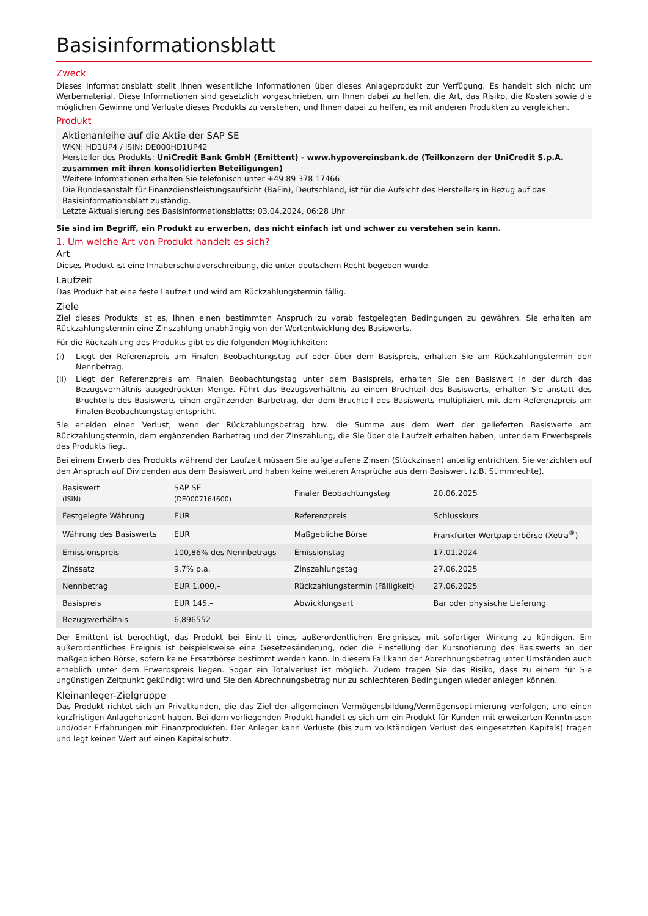Basisinformationsblatt
Zweck
Dieses Informationsblatt stellt Ihnen wesentliche Informationen über dieses Anlageprodukt zur Verfügung. Es handelt sich nicht um Werbematerial. Diese Informationen sind gesetzlich vorgeschrieben, um Ihnen dabei zu helfen, die Art, das Risiko, die Kosten sowie die möglichen Gewinne und Verluste dieses Produkts zu verstehen, und Ihnen dabei zu helfen, es mit anderen Produkten zu vergleichen.
Produkt
Aktienanleihe auf die Aktie der SAP SE
WKN: HD1UP4 / ISIN: DE000HD1UP42
Hersteller des Produkts: UniCredit Bank GmbH (Emittent) - www.hypovereinsbank.de (Teilkonzern der UniCredit S.p.A. zusammen mit ihren konsolidierten Beteiligungen)
Weitere Informationen erhalten Sie telefonisch unter +49 89 378 17466
Die Bundesanstalt für Finanzdienstleistungsaufsicht (BaFin), Deutschland, ist für die Aufsicht des Herstellers in Bezug auf das Basisinformationsblatt zuständig.
Letzte Aktualisierung des Basisinformationsblatts: 03.04.2024, 06:28 Uhr
Sie sind im Begriff, ein Produkt zu erwerben, das nicht einfach ist und schwer zu verstehen sein kann.
1. Um welche Art von Produkt handelt es sich?
Art
Dieses Produkt ist eine Inhaberschuldverschreibung, die unter deutschem Recht begeben wurde.
Laufzeit
Das Produkt hat eine feste Laufzeit und wird am Rückzahlungstermin fällig.
Ziele
Ziel dieses Produkts ist es, Ihnen einen bestimmten Anspruch zu vorab festgelegten Bedingungen zu gewähren. Sie erhalten am Rückzahlungstermin eine Zinszahlung unabhängig von der Wertentwicklung des Basiswerts.
Für die Rückzahlung des Produkts gibt es die folgenden Möglichkeiten:
(i) Liegt der Referenzpreis am Finalen Beobachtungstag auf oder über dem Basispreis, erhalten Sie am Rückzahlungstermin den Nennbetrag.
(ii) Liegt der Referenzpreis am Finalen Beobachtungstag unter dem Basispreis, erhalten Sie den Basiswert in der durch das Bezugsverhältnis ausgedrückten Menge. Führt das Bezugsverhältnis zu einem Bruchteil des Basiswerts, erhalten Sie anstatt des Bruchteils des Basiswerts einen ergänzenden Barbetrag, der dem Bruchteil des Basiswerts multipliziert mit dem Referenzpreis am Finalen Beobachtungstag entspricht.
Sie erleiden einen Verlust, wenn der Rückzahlungsbetrag bzw. die Summe aus dem Wert der gelieferten Basiswerte am Rückzahlungstermin, dem ergänzenden Barbetrag und der Zinszahlung, die Sie über die Laufzeit erhalten haben, unter dem Erwerbspreis des Produkts liegt.
Bei einem Erwerb des Produkts während der Laufzeit müssen Sie aufgelaufene Zinsen (Stückzinsen) anteilig entrichten. Sie verzichten auf den Anspruch auf Dividenden aus dem Basiswert und haben keine weiteren Ansprüche aus dem Basiswert (z.B. Stimmrechte).
| Basiswert (ISIN) | SAP SE (DE0007164600) | Finaler Beobachtungstag | 20.06.2025 |
| Festgelegte Währung | EUR | Referenzpreis | Schlusskurs |
| Währung des Basiswerts | EUR | Maßgebliche Börse | Frankfurter Wertpapierbörse (Xetra<sup>®</sup>) |
| Emissionspreis | 100,86% des Nennbetrags | Emissionstag | 17.01.2024 |
| Zinssatz | 9,7% p.a. | Zinszahlungstag | 27.06.2025 |
| Nennbetrag | EUR 1.000,– | Rückzahlungstermin (Fälligkeit) | 27.06.2025 |
| Basispreis | EUR 145,– | Abwicklungsart | Bar oder physische Lieferung |
| Bezugsverhältnis | 6,896552 | | |
Der Emittent ist berechtigt, das Produkt bei Eintritt eines außerordentlichen Ereignisses mit sofortiger Wirkung zu kündigen. Ein außerordentliches Ereignis ist beispielsweise eine Gesetzesänderung, oder die Einstellung der Kursnotierung des Basiswerts an der maßgeblichen Börse, sofern keine Ersatzbörse bestimmt werden kann. In diesem Fall kann der Abrechnungsbetrag unter Umständen auch erheblich unter dem Erwerbspreis liegen. Sogar ein Totalverlust ist möglich. Zudem tragen Sie das Risiko, dass zu einem für Sie ungünstigen Zeitpunkt gekündigt wird und Sie den Abrechnungsbetrag nur zu schlechteren Bedingungen wieder anlegen können.
Kleinanleger-Zielgruppe
Das Produkt richtet sich an Privatkunden, die das Ziel der allgemeinen Vermögensbildung/Vermögensoptimierung verfolgen, und einen kurzfristigen Anlagehorizont haben. Bei dem vorliegenden Produkt handelt es sich um ein Produkt für Kunden mit erweiterten Kenntnissen und/oder Erfahrungen mit Finanzprodukten. Der Anleger kann Verluste (bis zum vollständigen Verlust des eingesetzten Kapitals) tragen und legt keinen Wert auf einen Kapitalschutz.